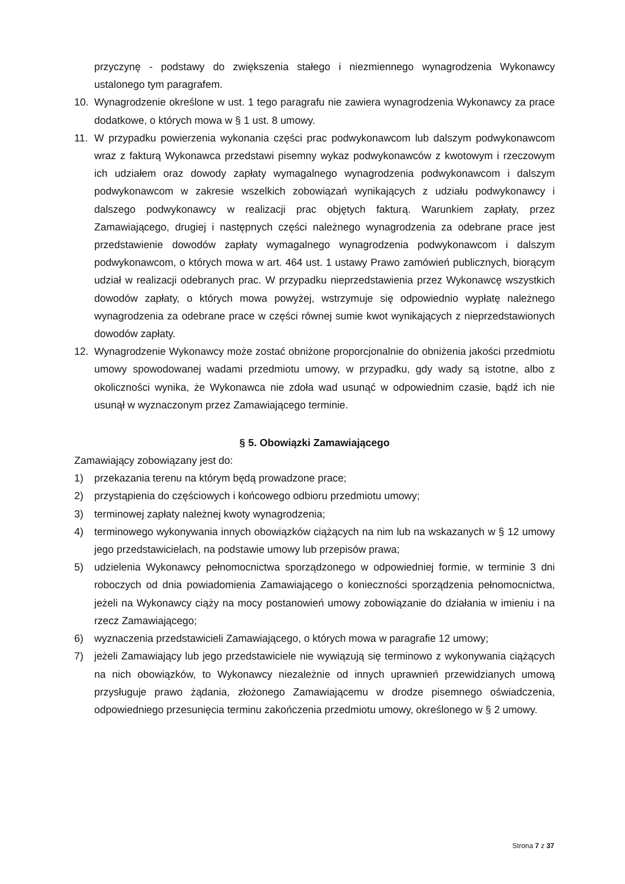przyczynę - podstawy do zwiększenia stałego i niezmiennego wynagrodzenia Wykonawcy ustalonego tym paragrafem.
10. Wynagrodzenie określone w ust. 1 tego paragrafu nie zawiera wynagrodzenia Wykonawcy za prace dodatkowe, o których mowa w § 1 ust. 8 umowy.
11. W przypadku powierzenia wykonania części prac podwykonawcom lub dalszym podwykonawcom wraz z fakturą Wykonawca przedstawi pisemny wykaz podwykonawców z kwotowym i rzeczowym ich udziałem oraz dowody zapłaty wymagalnego wynagrodzenia podwykonawcom i dalszym podwykonawcom w zakresie wszelkich zobowiązań wynikających z udziału podwykonawcy i dalszego podwykonawcy w realizacji prac objętych fakturą. Warunkiem zapłaty, przez Zamawiającego, drugiej i następnych części należnego wynagrodzenia za odebrane prace jest przedstawienie dowodów zapłaty wymagalnego wynagrodzenia podwykonawcom i dalszym podwykonawcom, o których mowa w art. 464 ust. 1 ustawy Prawo zamówień publicznych, biorącym udział w realizacji odebranych prac. W przypadku nieprzedstawienia przez Wykonawcę wszystkich dowodów zapłaty, o których mowa powyżej, wstrzymuje się odpowiednio wypłatę należnego wynagrodzenia za odebrane prace w części równej sumie kwot wynikających z nieprzedstawionych dowodów zapłaty.
12. Wynagrodzenie Wykonawcy może zostać obniżone proporcjonalnie do obniżenia jakości przedmiotu umowy spowodowanej wadami przedmiotu umowy, w przypadku, gdy wady są istotne, albo z okoliczności wynika, że Wykonawca nie zdoła wad usunąć w odpowiednim czasie, bądź ich nie usunął w wyznaczonym przez Zamawiającego terminie.
§ 5. Obowiązki Zamawiającego
Zamawiający zobowiązany jest do:
1) przekazania terenu na którym będą prowadzone prace;
2) przystąpienia do częściowych i końcowego odbioru przedmiotu umowy;
3) terminowej zapłaty należnej kwoty wynagrodzenia;
4) terminowego wykonywania innych obowiązków ciążących na nim lub na wskazanych w § 12 umowy jego przedstawicielach, na podstawie umowy lub przepisów prawa;
5) udzielenia Wykonawcy pełnomocnictwa sporządzonego w odpowiedniej formie, w terminie 3 dni roboczych od dnia powiadomienia Zamawiającego o konieczności sporządzenia pełnomocnictwa, jeżeli na Wykonawcy ciąży na mocy postanowień umowy zobowiązanie do działania w imieniu i na rzecz Zamawiającego;
6) wyznaczenia przedstawicieli Zamawiającego, o których mowa w paragrafie 12 umowy;
7) jeżeli Zamawiający lub jego przedstawiciele nie wywiązują się terminowo z wykonywania ciążących na nich obowiązków, to Wykonawcy niezależnie od innych uprawnień przewidzianych umową przysługuje prawo żądania, złożonego Zamawiającemu w drodze pisemnego oświadczenia, odpowiedniego przesunięcia terminu zakończenia przedmiotu umowy, określonego w § 2 umowy.
Strona 7 z 37